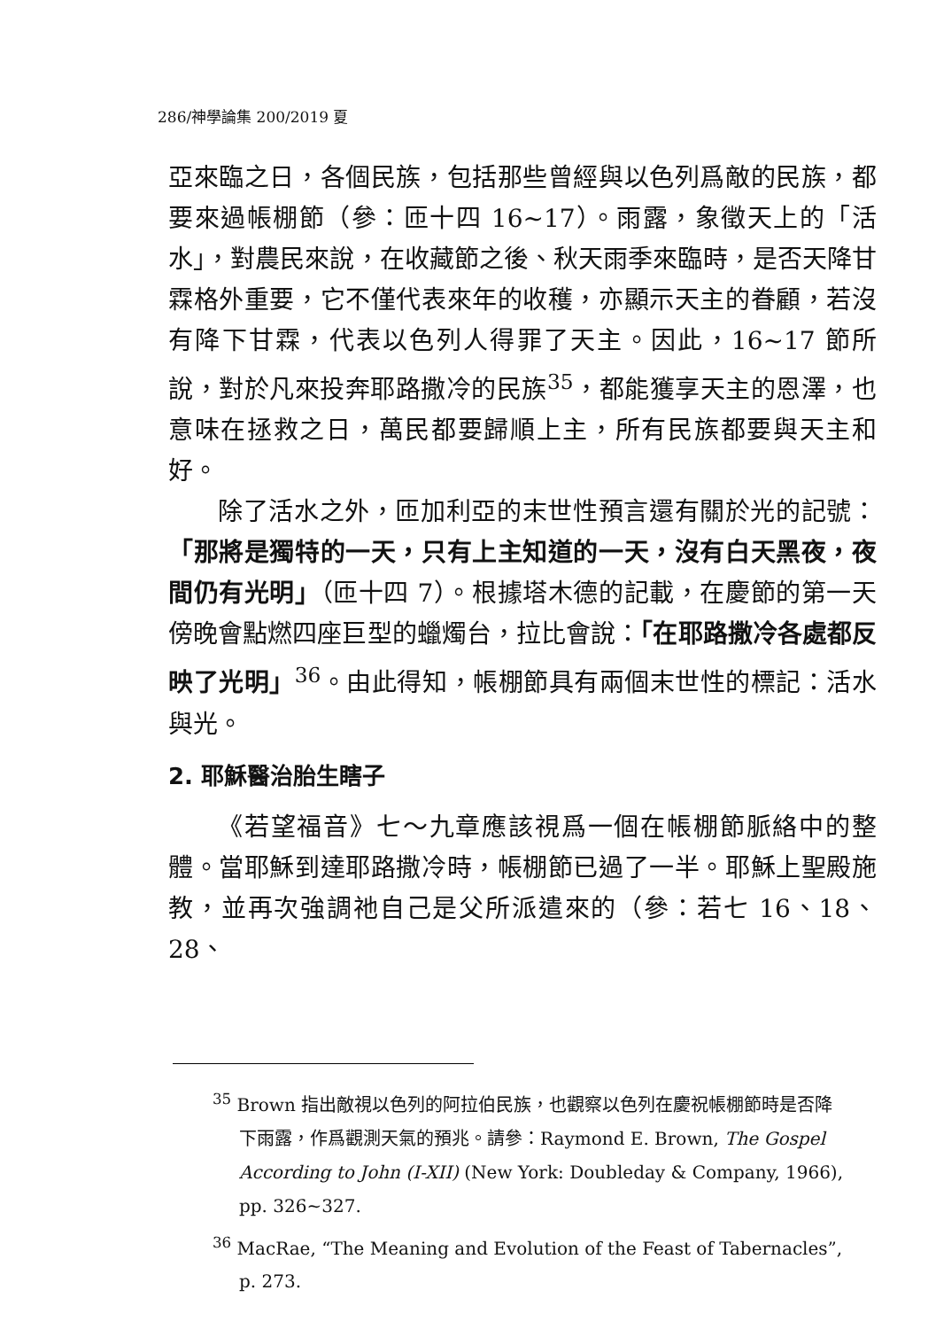286/神學論集 200/2019 夏
亞來臨之日，各個民族，包括那些曾經與以色列爲敵的民族，都要來過帳棚節（參：匝十四 16~17）。雨露，象徵天上的「活水」，對農民來說，在收藏節之後、秋天雨季來臨時，是否天降甘霖格外重要，它不僅代表來年的收穫，亦顯示天主的眷顧，若沒有降下甘霖，代表以色列人得罪了天主。因此，16~17 節所說，對於凡來投奔耶路撒冷的民族<sup>35</sup>，都能獲享天主的恩澤，也意味在拯救之日，萬民都要歸順上主，所有民族都要與天主和好。
除了活水之外，匝加利亞的末世性預言還有關於光的記號：「那將是獨特的一天，只有上主知道的一天，沒有白天黑夜，夜間仍有光明」（匝十四 7）。根據塔木德的記載，在慶節的第一天傍晚會點燃四座巨型的蠟燭台，拉比會說：「在耶路撒冷各處都反映了光明」<sup>36</sup>。由此得知，帳棚節具有兩個末世性的標記：活水與光。
2. 耶穌醫治胎生瞎子
《若望福音》七～九章應該視爲一個在帳棚節脈絡中的整體。當耶穌到達耶路撒冷時，帳棚節已過了一半。耶穌上聖殿施教，並再次強調祂自己是父所派遣來的（參：若七 16、18、28、
<sup>35</sup> Brown 指出敵視以色列的阿拉伯民族，也觀察以色列在慶祝帳棚節時是否降下雨露，作爲觀測天氣的預兆。請參：Raymond E. Brown, The Gospel According to John (I-XII) (New York: Doubleday & Company, 1966), pp. 326~327.
<sup>36</sup> MacRae, “The Meaning and Evolution of the Feast of Tabernacles”, p. 273.